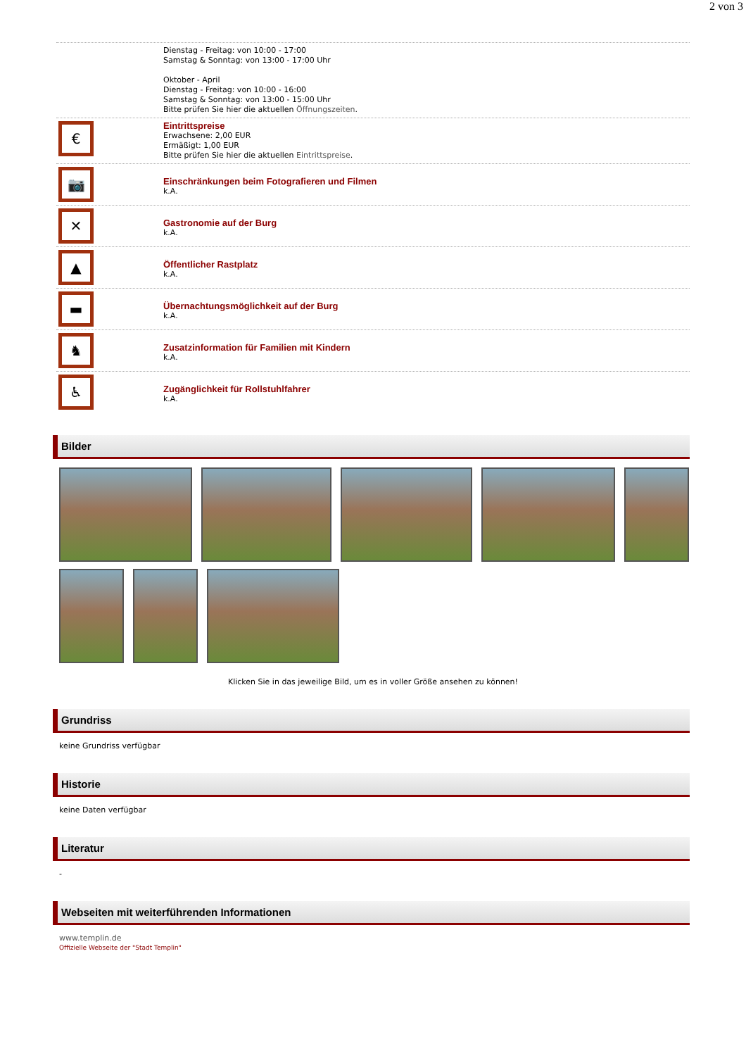2 von 3
Dienstag - Freitag: von 10:00 - 17:00
Samstag & Sonntag: von 13:00 - 17:00 Uhr
Oktober - April
Dienstag - Freitag: von 10:00 - 16:00
Samstag & Sonntag: von 13:00 - 15:00 Uhr
Bitte prüfen Sie hier die aktuellen Öffnungszeiten.
€
Eintrittspreise
Erwachsene: 2,00 EUR
Ermäßigt: 1,00 EUR
Bitte prüfen Sie hier die aktuellen Eintrittspreise.
📷
Einschränkungen beim Fotografieren und Filmen
k.A.
✕
Gastronomie auf der Burg
k.A.
▲
Öffentlicher Rastplatz
k.A.
▬
Übernachtungsmöglichkeit auf der Burg
k.A.
♞
Zusatzinformation für Familien mit Kindern
k.A.
♿
Zugänglichkeit für Rollstuhlfahrer
k.A.
Bilder
Klicken Sie in das jeweilige Bild, um es in voller Größe ansehen zu können!
Grundriss
keine Grundriss verfügbar
Historie
keine Daten verfügbar
Literatur
-
Webseiten mit weiterführenden Informationen
www.templin.de
Offizielle Webseite der "Stadt Templin"